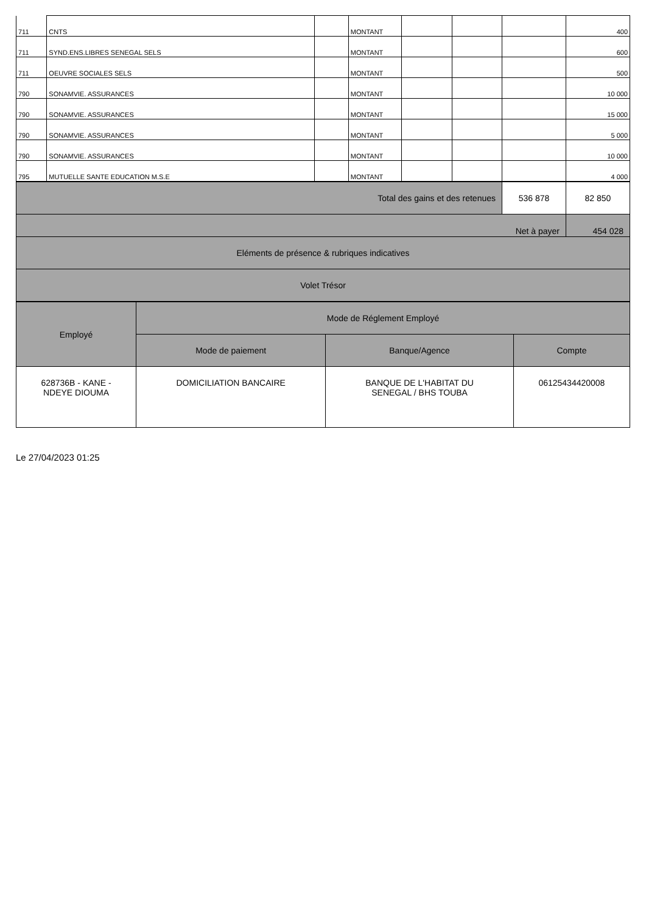| 711 | CNTS | | MONTANT | | | | 400 |
| 711 | SYND.ENS.LIBRES SENEGAL SELS | | MONTANT | | | | 600 |
| 711 | OEUVRE SOCIALES SELS | | MONTANT | | | | 500 |
| 790 | SONAMVIE. ASSURANCES | | MONTANT | | | | 10 000 |
| 790 | SONAMVIE. ASSURANCES | | MONTANT | | | | 15 000 |
| 790 | SONAMVIE. ASSURANCES | | MONTANT | | | | 5 000 |
| 790 | SONAMVIE. ASSURANCES | | MONTANT | | | | 10 000 |
| 795 | MUTUELLE SANTE EDUCATION M.S.E | | MONTANT | | | | 4 000 |
| Total des gains et des retenues | 536 878 | 82 850 |
| Net à payer | | 454 028 |
| Eléments de présence & rubriques indicatives | | |
| Volet Trésor | | |
| Employé | Mode de Réglement Employé | | |
| --- | --- | --- | --- |
| | Mode de paiement | Banque/Agence | Compte |
| 628736B - KANE - NDEYE DIOUMA | DOMICILIATION BANCAIRE | BANQUE DE L'HABITAT DU SENEGAL / BHS TOUBA | 06125434420008 |
Le 27/04/2023 01:25